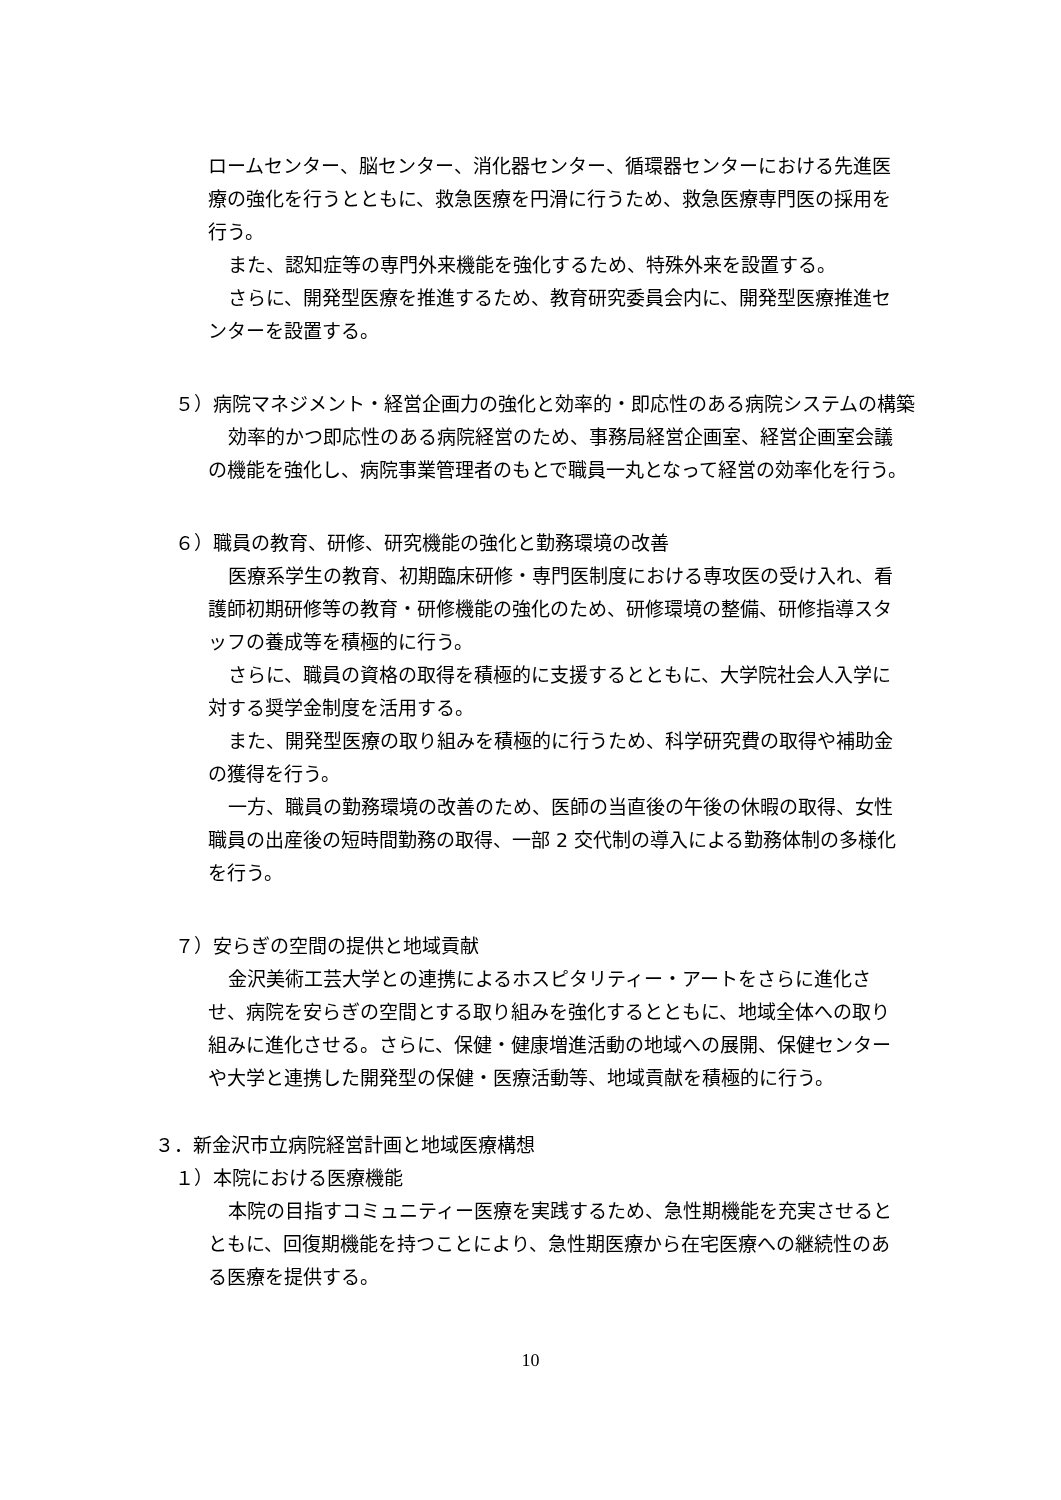ロームセンター、脳センター、消化器センター、循環器センターにおける先進医療の強化を行うとともに、救急医療を円滑に行うため、救急医療専門医の採用を行う。
また、認知症等の専門外来機能を強化するため、特殊外来を設置する。
さらに、開発型医療を推進するため、教育研究委員会内に、開発型医療推進センターを設置する。
５）病院マネジメント・経営企画力の強化と効率的・即応性のある病院システムの構築
効率的かつ即応性のある病院経営のため、事務局経営企画室、経営企画室会議の機能を強化し、病院事業管理者のもとで職員一丸となって経営の効率化を行う。
６）職員の教育、研修、研究機能の強化と勤務環境の改善
医療系学生の教育、初期臨床研修・専門医制度における専攻医の受け入れ、看護師初期研修等の教育・研修機能の強化のため、研修環境の整備、研修指導スタッフの養成等を積極的に行う。
さらに、職員の資格の取得を積極的に支援するとともに、大学院社会人入学に対する奨学金制度を活用する。
また、開発型医療の取り組みを積極的に行うため、科学研究費の取得や補助金の獲得を行う。
一方、職員の勤務環境の改善のため、医師の当直後の午後の休暇の取得、女性職員の出産後の短時間勤務の取得、一部 2 交代制の導入による勤務体制の多様化を行う。
７）安らぎの空間の提供と地域貢献
金沢美術工芸大学との連携によるホスピタリティー・アートをさらに進化させ、病院を安らぎの空間とする取り組みを強化するとともに、地域全体への取り組みに進化させる。さらに、保健・健康増進活動の地域への展開、保健センターや大学と連携した開発型の保健・医療活動等、地域貢献を積極的に行う。
３．新金沢市立病院経営計画と地域医療構想
１）本院における医療機能
本院の目指すコミュニティー医療を実践するため、急性期機能を充実させるとともに、回復期機能を持つことにより、急性期医療から在宅医療への継続性のある医療を提供する。
10